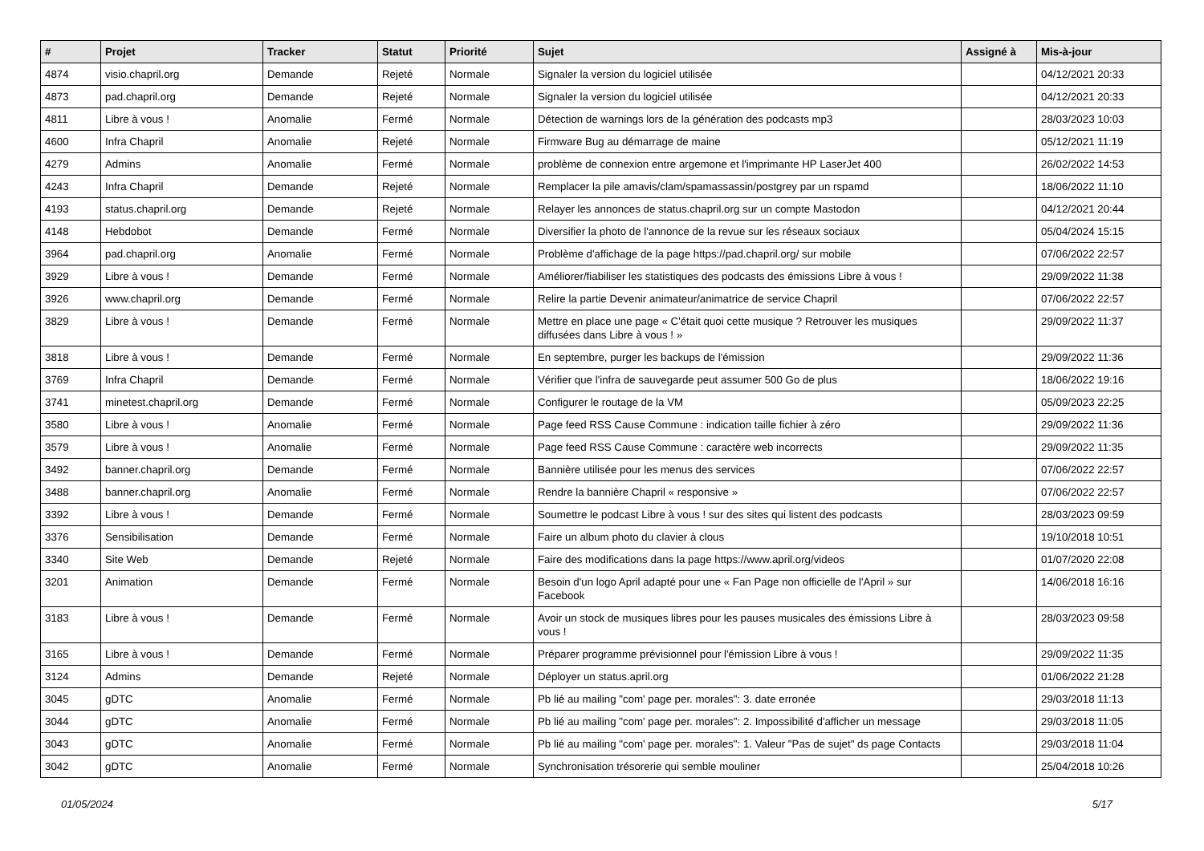| # | Projet | Tracker | Statut | Priorité | Sujet | Assigné à | Mis-à-jour |
| --- | --- | --- | --- | --- | --- | --- | --- |
| 4874 | visio.chapril.org | Demande | Rejeté | Normale | Signaler la version du logiciel utilisée | | 04/12/2021 20:33 |
| 4873 | pad.chapril.org | Demande | Rejeté | Normale | Signaler la version du logiciel utilisée | | 04/12/2021 20:33 |
| 4811 | Libre à vous ! | Anomalie | Fermé | Normale | Détection de warnings lors de la génération des podcasts mp3 | | 28/03/2023 10:03 |
| 4600 | Infra Chapril | Anomalie | Rejeté | Normale | Firmware Bug au démarrage de maine | | 05/12/2021 11:19 |
| 4279 | Admins | Anomalie | Fermé | Normale | problème de connexion entre argemone et l'imprimante HP LaserJet 400 | | 26/02/2022 14:53 |
| 4243 | Infra Chapril | Demande | Rejeté | Normale | Remplacer la pile amavis/clam/spamassassin/postgrey par un rspamd | | 18/06/2022 11:10 |
| 4193 | status.chapril.org | Demande | Rejeté | Normale | Relayer les annonces de status.chapril.org sur un compte Mastodon | | 04/12/2021 20:44 |
| 4148 | Hebdobot | Demande | Fermé | Normale | Diversifier la photo de l'annonce de la revue sur les réseaux sociaux | | 05/04/2024 15:15 |
| 3964 | pad.chapril.org | Anomalie | Fermé | Normale | Problème d'affichage de la page https://pad.chapril.org/ sur mobile | | 07/06/2022 22:57 |
| 3929 | Libre à vous ! | Demande | Fermé | Normale | Améliorer/fiabiliser les statistiques des podcasts des émissions Libre à vous ! | | 29/09/2022 11:38 |
| 3926 | www.chapril.org | Demande | Fermé | Normale | Relire la partie Devenir animateur/animatrice de service Chapril | | 07/06/2022 22:57 |
| 3829 | Libre à vous ! | Demande | Fermé | Normale | Mettre en place une page « C'était quoi cette musique ? Retrouver les musiques diffusées dans Libre à vous ! » | | 29/09/2022 11:37 |
| 3818 | Libre à vous ! | Demande | Fermé | Normale | En septembre, purger les backups de l'émission | | 29/09/2022 11:36 |
| 3769 | Infra Chapril | Demande | Fermé | Normale | Vérifier que l'infra de sauvegarde peut assumer 500 Go de plus | | 18/06/2022 19:16 |
| 3741 | minetest.chapril.org | Demande | Fermé | Normale | Configurer le routage de la VM | | 05/09/2023 22:25 |
| 3580 | Libre à vous ! | Anomalie | Fermé | Normale | Page feed RSS Cause Commune : indication taille fichier à zéro | | 29/09/2022 11:36 |
| 3579 | Libre à vous ! | Anomalie | Fermé | Normale | Page feed RSS Cause Commune : caractère web incorrects | | 29/09/2022 11:35 |
| 3492 | banner.chapril.org | Demande | Fermé | Normale | Bannière utilisée pour les menus des services | | 07/06/2022 22:57 |
| 3488 | banner.chapril.org | Anomalie | Fermé | Normale | Rendre la bannière Chapril « responsive » | | 07/06/2022 22:57 |
| 3392 | Libre à vous ! | Demande | Fermé | Normale | Soumettre le podcast Libre à vous ! sur des sites qui listent des podcasts | | 28/03/2023 09:59 |
| 3376 | Sensibilisation | Demande | Fermé | Normale | Faire un album photo du clavier à clous | | 19/10/2018 10:51 |
| 3340 | Site Web | Demande | Rejeté | Normale | Faire des modifications dans la page https://www.april.org/videos | | 01/07/2020 22:08 |
| 3201 | Animation | Demande | Fermé | Normale | Besoin d'un logo April adapté pour une « Fan Page non officielle de l'April » sur Facebook | | 14/06/2018 16:16 |
| 3183 | Libre à vous ! | Demande | Fermé | Normale | Avoir un stock de musiques libres pour les pauses musicales des émissions Libre à vous ! | | 28/03/2023 09:58 |
| 3165 | Libre à vous ! | Demande | Fermé | Normale | Préparer programme prévisionnel pour l'émission Libre à vous ! | | 29/09/2022 11:35 |
| 3124 | Admins | Demande | Rejeté | Normale | Déployer un status.april.org | | 01/06/2022 21:28 |
| 3045 | gDTC | Anomalie | Fermé | Normale | Pb lié au mailing "com' page per. morales": 3. date erronée | | 29/03/2018 11:13 |
| 3044 | gDTC | Anomalie | Fermé | Normale | Pb lié au mailing "com' page per. morales": 2. Impossibilité d'afficher un message | | 29/03/2018 11:05 |
| 3043 | gDTC | Anomalie | Fermé | Normale | Pb lié au mailing "com' page per. morales": 1. Valeur "Pas de sujet" ds page Contacts | | 29/03/2018 11:04 |
| 3042 | gDTC | Anomalie | Fermé | Normale | Synchronisation trésorerie qui semble mouliner | | 25/04/2018 10:26 |
01/05/2024 5/17